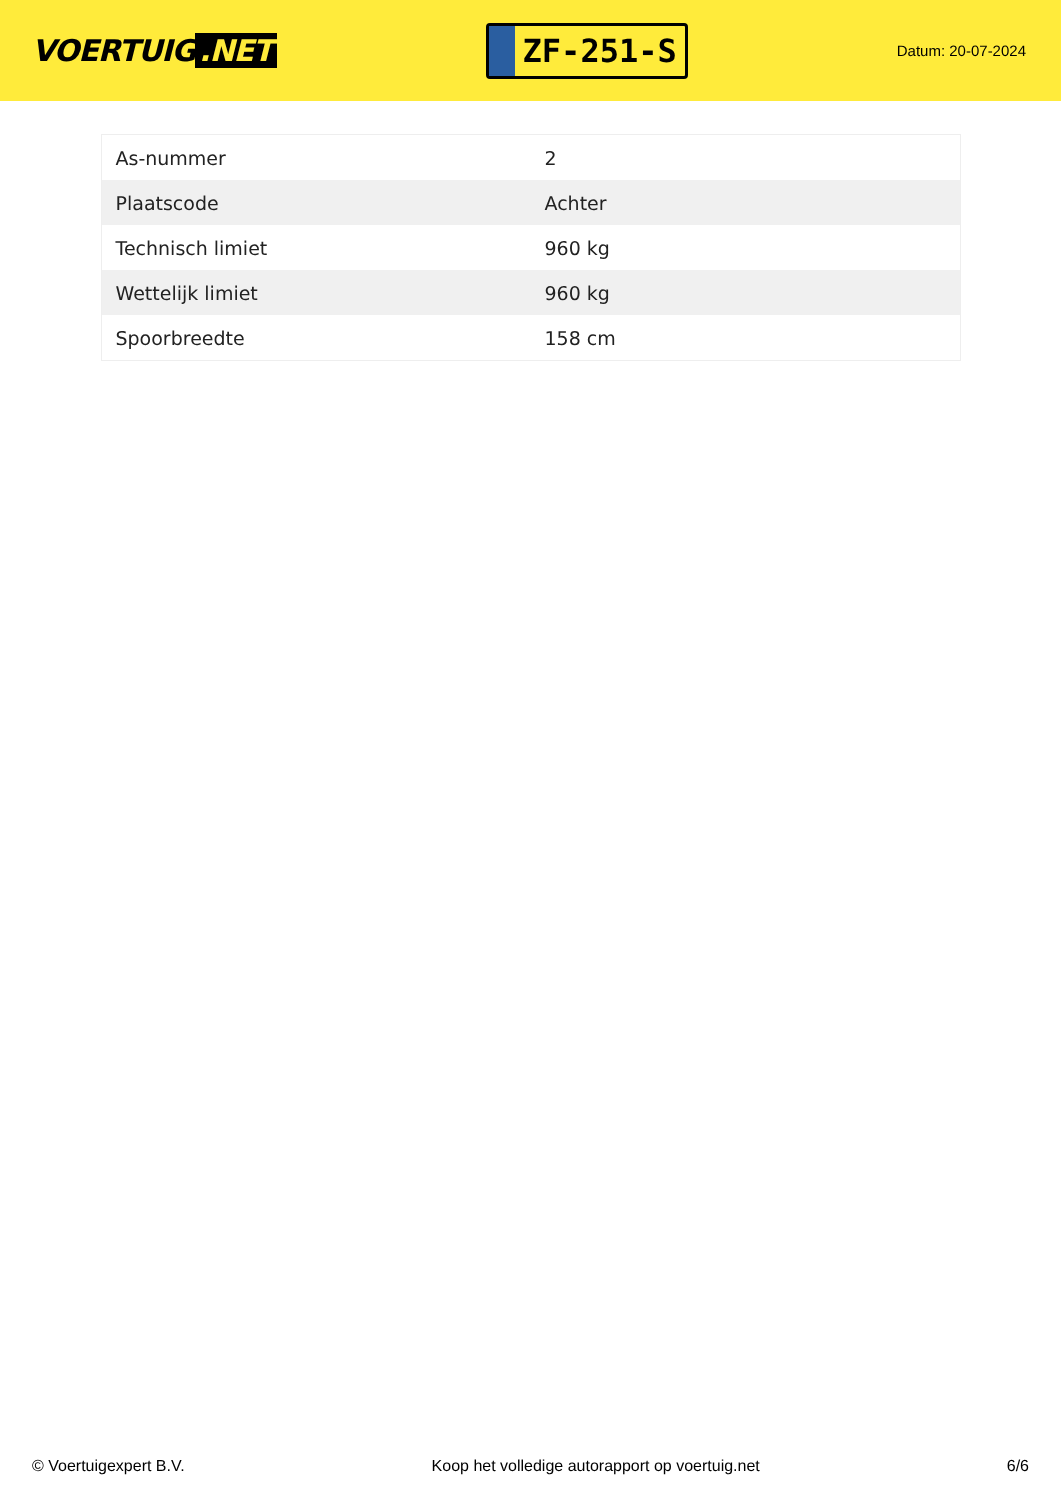VOERTUIG.NET
ZF-251-S
Datum: 20-07-2024
| As-nummer | 2 |
| Plaatscode | Achter |
| Technisch limiet | 960 kg |
| Wettelijk limiet | 960 kg |
| Spoorbreedte | 158 cm |
© Voertuigexpert B.V. Koop het volledige autorapport op voertuig.net 6/6